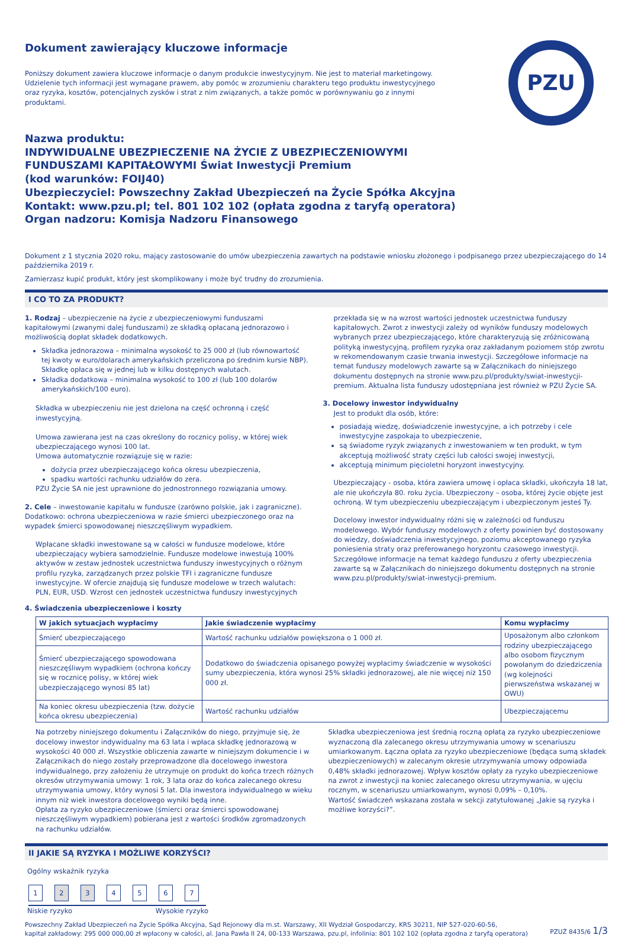Dokument zawierający kluczowe informacje
PZU
Poniższy dokument zawiera kluczowe informacje o danym produkcie inwestycyjnym. Nie jest to materiał marketingowy. Udzielenie tych informacji jest wymagane prawem, aby pomóc w zrozumieniu charakteru tego produktu inwestycyjnego oraz ryzyka, kosztów, potencjalnych zysków i strat z nim związanych, a także pomóc w porównywaniu go z innymi produktami.
Nazwa produktu:
INDYWIDUALNE UBEZPIECZENIE NA ŻYCIE Z UBEZPIECZENIOWYMI
FUNDUSZAMI KAPITAŁOWYMI Świat Inwestycji Premium
(kod warunków: FOIJ40)
Ubezpieczyciel: Powszechny Zakład Ubezpieczeń na Życie Spółka Akcyjna
Kontakt: www.pzu.pl; tel. 801 102 102 (opłata zgodna z taryfą operatora)
Organ nadzoru: Komisja Nadzoru Finansowego
Dokument z 1 stycznia 2020 roku, mający zastosowanie do umów ubezpieczenia zawartych na podstawie wniosku złożonego i podpisanego przez ubezpieczającego do 14 października 2019 r.
Zamierzasz kupić produkt, który jest skomplikowany i może być trudny do zrozumienia.
I CO TO ZA PRODUKT?
1. Rodzaj – ubezpieczenie na życie z ubezpieczeniowymi funduszami kapitałowymi (zwanymi dalej funduszami) ze składką opłacaną jednorazowo i możliwością dopłat składek dodatkowych.
Składka jednorazowa – minimalna wysokość to 25 000 zł (lub równowartość tej kwoty w euro/dolarach amerykańskich przeliczona po średnim kursie NBP). Składkę opłaca się w jednej lub w kilku dostępnych walutach.
Składka dodatkowa – minimalna wysokość to 100 zł (lub 100 dolarów amerykańskich/100 euro).
Składka w ubezpieczeniu nie jest dzielona na część ochronną i część inwestycyjną.
Umowa zawierana jest na czas określony do rocznicy polisy, w której wiek ubezpieczającego wynosi 100 lat.
Umowa automatycznie rozwiązuje się w razie:
dożycia przez ubezpieczającego końca okresu ubezpieczenia,
spadku wartości rachunku udziałów do zera.
PZU Życie SA nie jest uprawnione do jednostronnego rozwiązania umowy.
2. Cele – inwestowanie kapitału w fundusze (zarówno polskie, jak i zagraniczne). Dodatkowo: ochrona ubezpieczeniowa w razie śmierci ubezpieczonego oraz na wypadek śmierci spowodowanej nieszczęśliwym wypadkiem.
Wpłacane składki inwestowane są w całości w fundusze modelowe, które ubezpieczający wybiera samodzielnie. Fundusze modelowe inwestują 100% aktywów w zestaw jednostek uczestnictwa funduszy inwestycyjnych o różnym profilu ryzyka, zarządzanych przez polskie TFI i zagraniczne fundusze inwestycyjne. W ofercie znajdują się fundusze modelowe w trzech walutach: PLN, EUR, USD. Wzrost cen jednostek uczestnictwa funduszy inwestycyjnych
przekłada się w na wzrost wartości jednostek uczestnictwa funduszy kapitałowych. Zwrot z inwestycji zależy od wyników funduszy modelowych wybranych przez ubezpieczającego, które charakteryzują się zróżnicowaną polityką inwestycyjną, profilem ryzyka oraz zakładanym poziomem stóp zwrotu w rekomendowanym czasie trwania inwestycji. Szczegółowe informacje na temat funduszy modelowych zawarte są w Załącznikach do niniejszego dokumentu dostępnych na stronie www.pzu.pl/produkty/swiat-inwestycji-premium. Aktualna lista funduszy udostępniana jest również w PZU Życie SA.
3. Docelowy inwestor indywidualny
Jest to produkt dla osób, które:
posiadają wiedzę, doświadczenie inwestycyjne, a ich potrzeby i cele inwestycyjne zaspokaja to ubezpieczenie,
są świadome ryzyk związanych z inwestowaniem w ten produkt, w tym akceptują możliwość straty części lub całości swojej inwestycji,
akceptują minimum pięcioletni horyzont inwestycyjny.
Ubezpieczający - osoba, która zawiera umowę i opłaca składki, ukończyła 18 lat, ale nie ukończyła 80. roku życia. Ubezpieczony – osoba, której życie objęte jest ochroną. W tym ubezpieczeniu ubezpieczającym i ubezpieczonym jesteś Ty.
Docelowy inwestor indywidualny różni się w zależności od funduszu modelowego. Wybór funduszy modelowych z oferty powinien być dostosowany do wiedzy, doświadczenia inwestycyjnego, poziomu akceptowanego ryzyka poniesienia straty oraz preferowanego horyzontu czasowego inwestycji. Szczegółowe informacje na temat każdego funduszu z oferty ubezpieczenia zawarte są w Załącznikach do niniejszego dokumentu dostępnych na stronie www.pzu.pl/produkty/swiat-inwestycji-premium.
4. Świadczenia ubezpieczeniowe i koszty
| W jakich sytuacjach wypłacimy | Jakie świadczenie wypłacimy | Komu wypłacimy |
| --- | --- | --- |
| Śmierć ubezpieczającego | Wartość rachunku udziałów powiększona o 1 000 zł. | Uposażonym albo członkom rodziny ubezpieczającego albo osobom fizycznym powołanym do dziedziczenia (wg kolejności pierwszeństwa wskazanej w OWU) |
| Śmierć ubezpieczającego spowodowana nieszczęśliwym wypadkiem (ochrona kończy się w rocznicę polisy, w której wiek ubezpieczającego wynosi 85 lat) | Dodatkowo do świadczenia opisanego powyżej wypłacimy świadczenie w wysokości sumy ubezpieczenia, która wynosi 25% składki jednorazowej, ale nie więcej niż 150 000 zł. | |
| Na koniec okresu ubezpieczenia (tzw. dożycie końca okresu ubezpieczenia) | Wartość rachunku udziałów | Ubezpieczającemu |
Na potrzeby niniejszego dokumentu i Załączników do niego, przyjmuje się, że docelowy inwestor indywidualny ma 63 lata i wpłaca składkę jednorazową w wysokości 40 000 zł. Wszystkie obliczenia zawarte w niniejszym dokumencie i w Załącznikach do niego zostały przeprowadzone dla docelowego inwestora indywidualnego, przy założeniu że utrzymuje on produkt do końca trzech różnych okresów utrzymywania umowy: 1 rok, 3 lata oraz do końca zalecanego okresu utrzymywania umowy, który wynosi 5 lat. Dla inwestora indywidualnego w wieku innym niż wiek inwestora docelowego wyniki będą inne.
Opłata za ryzyko ubezpieczeniowe (śmierci oraz śmierci spowodowanej nieszczęśliwym wypadkiem) pobierana jest z wartości środków zgromadzonych na rachunku udziałów.
Składka ubezpieczeniowa jest średnią roczną opłatą za ryzyko ubezpieczeniowe wyznaczoną dla zalecanego okresu utrzymywania umowy w scenariuszu umiarkowanym. Łączna opłata za ryzyko ubezpieczeniowe (będąca sumą składek ubezpieczeniowych) w zalecanym okresie utrzymywania umowy odpowiada 0,48% składki jednorazowej. Wpływ kosztów opłaty za ryzyko ubezpieczeniowe na zwrot z inwestycji na koniec zalecanego okresu utrzymywania, w ujęciu rocznym, w scenariuszu umiarkowanym, wynosi 0,09% – 0,10%.
Wartość świadczeń wskazana została w sekcji zatytułowanej „Jakie są ryzyka i możliwe korzyści?”.
II JAKIE SĄ RYZYKA I MOŻLIWE KORZYŚCI?
Ogólny wskaźnik ryzyka
1 2 3 4567
Niskie ryzyko Wysokie ryzyko
Powszechny Zakład Ubezpieczeń na Życie Spółka Akcyjna, Sąd Rejonowy dla m.st. Warszawy, XII Wydział Gospodarczy, KRS 30211, NIP 527-020-60-56,
kapitał zakładowy: 295 000 000,00 zł wpłacony w całości, al. Jana Pawła II 24, 00-133 Warszawa, pzu.pl, infolinia: 801 102 102 (opłata zgodna z taryfą operatora)
PZUŻ 8435/6 1/3